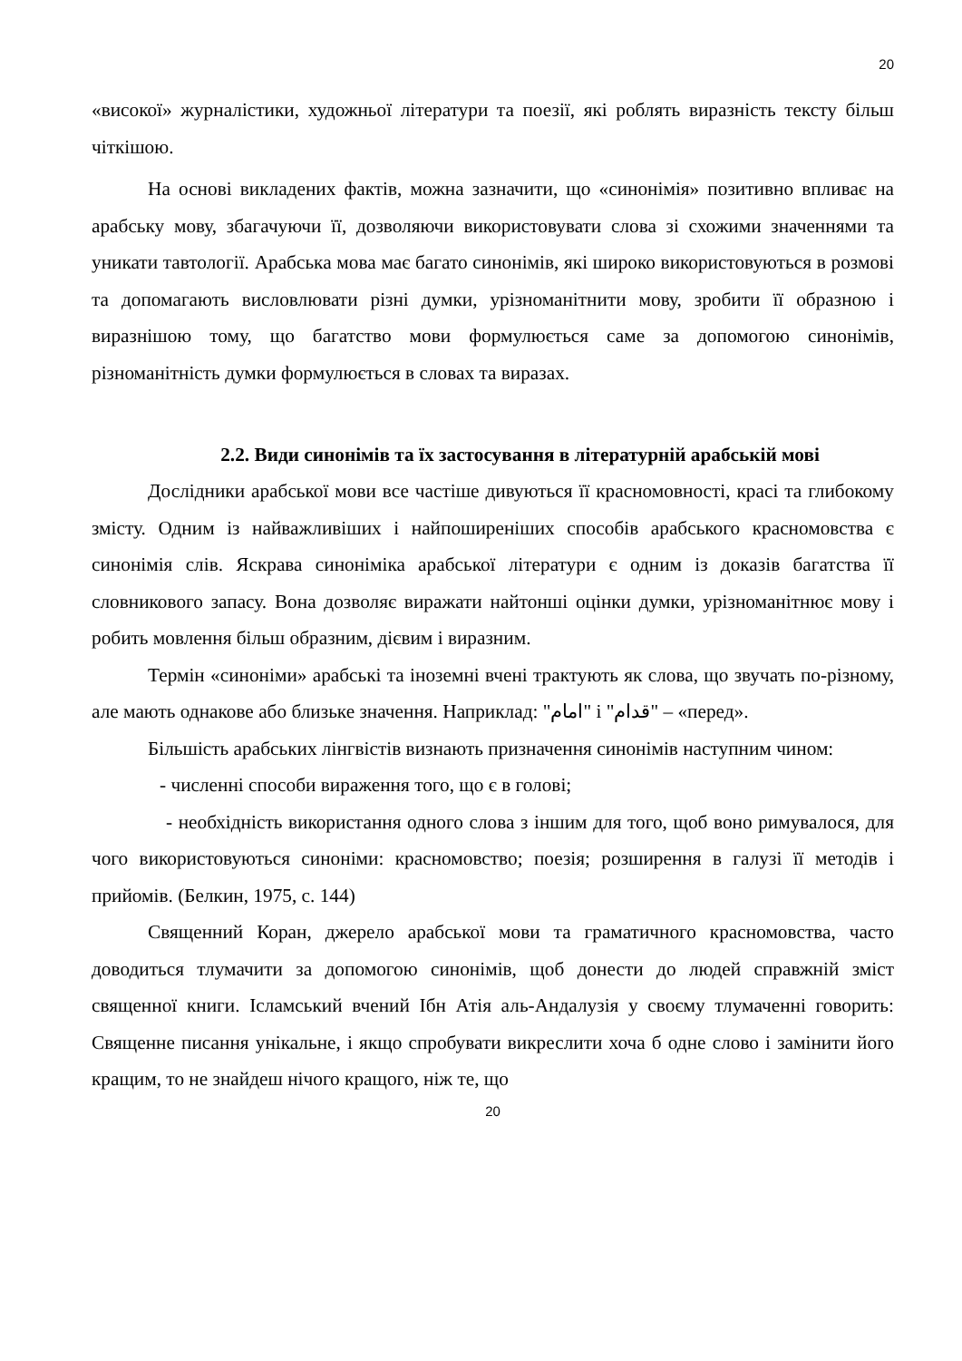20
«високої» журналістики, художньої літератури та поезії, які роблять виразність тексту більш чіткішою.
На основі викладених фактів, можна зазначити, що «синонімія» позитивно впливає на арабську мову, збагачуючи її, дозволяючи використовувати слова зі схожими значеннями та уникати тавтології. Арабська мова має багато синонімів, які широко використовуються в розмові та допомагають висловлювати різні думки, урізноманітнити мову, зробити її образною і виразнішою тому, що багатство мови формулюється саме за допомогою синонімів, різноманітність думки формулюється в словах та виразах.
2.2. Види синонімів та їх застосування в літературній арабській мові
Дослідники арабської мови все частіше дивуються її красномовності, красі та глибокому змісту. Одним із найважливіших і найпоширеніших способів арабського красномовства є синонімія слів. Яскрава синоніміка арабської літератури є одним із доказів багатства її словникового запасу. Вона дозволяє виражати найтонші оцінки думки, урізноманітнює мову і робить мовлення більш образним, дієвим і виразним.
Термін «синоніми» арабські та іноземні вчені трактують як слова, що звучать по-різному, але мають однакове або близьке значення. Наприклад: "امام" і "قدام" – «перед».
Більшість арабських лінгвістів визнають призначення синонімів наступним чином:
- численні способи вираження того, що є в голові;
- необхідність використання одного слова з іншим для того, щоб воно римувалося, для чого використовуються синоніми: красномовство; поезія; розширення в галузі її методів і прийомів. (Белкин, 1975, с. 144)
Священний Коран, джерело арабської мови та граматичного красномовства, часто доводиться тлумачити за допомогою синонімів, щоб донести до людей справжній зміст священної книги. Ісламський вчений Ібн Атія аль-Андалузія у своєму тлумаченні говорить: Священне писання унікальне, і якщо спробувати викреслити хоча б одне слово і замінити його кращим, то не знайдеш нічого кращого, ніж те, що
20